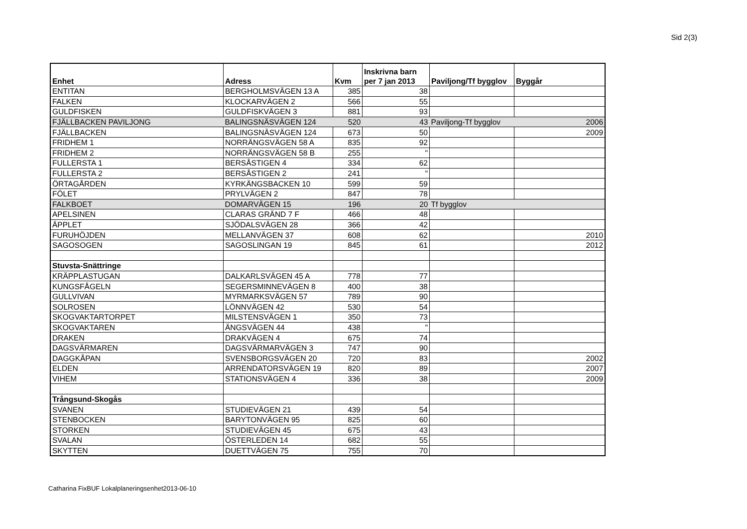Sid 2(3)
| Enhet | Adress | Kvm | Inskrivna barn per 7 jan 2013 | Paviljong/Tf bygglov | Byggår |
| --- | --- | --- | --- | --- | --- |
| ENTITAN | BERGHOLMSVÄGEN 13 A | 385 | 38 | | |
| FALKEN | KLOCKARVÄGEN 2 | 566 | 55 | | |
| GULDFISKEN | GULDFISKVÄGEN 3 | 881 | 93 | | |
| FJÄLLBACKEN PAVILJONG | BALINGSNÄSVÄGEN 124 | 520 | 43 | Paviljong-Tf bygglov | 2006 |
| FJÄLLBACKEN | BALINGSNÄSVÄGEN 124 | 673 | 50 | | 2009 |
| FRIDHEM 1 | NORRÄNGSVÄGEN 58 A | 835 | 92 | | |
| FRIDHEM 2 | NORRÄNGSVÄGEN 58 B | 255 | " | | |
| FULLERSTA 1 | BERSÅSTIGEN 4 | 334 | 62 | | |
| FULLERSTA 2 | BERSÅSTIGEN 2 | 241 | " | | |
| ÖRTAGÅRDEN | KYRKÄNGSBACKEN 10 | 599 | 59 | | |
| FÖLET | PRYLVÄGEN 2 | 847 | 78 | | |
| FALKBOET | DOMARVÄGEN 15 | 196 | 20 | Tf bygglov | |
| APELSINEN | CLARAS GRÄND 7 F | 466 | 48 | | |
| ÄPPLET | SJÖDALSVÄGEN 28 | 366 | 42 | | |
| FURUHÖJDEN | MELLANVÄGEN 37 | 608 | 62 | | 2010 |
| SAGOSOGEN | SAGOSLINGAN 19 | 845 | 61 | | 2012 |
| Stuvsta-Snättringe | | | | | |
| KRÄPPLASTUGAN | DALKARLSVÄGEN 45 A | 778 | 77 | | |
| KUNGSFÅGELN | SEGERSMINNEVÄGEN 8 | 400 | 38 | | |
| GULLVIVAN | MYRMARKSVÄGEN 57 | 789 | 90 | | |
| SOLROSEN | LÖNNVÄGEN 42 | 530 | 54 | | |
| SKOGVAKTARTORPET | MILSTENSVÄGEN 1 | 350 | 73 | | |
| SKOGVAKTAREN | ÄNGSVÄGEN 44 | 438 | " | | |
| DRAKEN | DRAKVÄGEN 4 | 675 | 74 | | |
| DAGSVÄRMAREN | DAGSVÄRMARVÄGEN 3 | 747 | 90 | | |
| DAGGKÅPAN | SVENSBORGSVÄGEN 20 | 720 | 83 | | 2002 |
| ELDEN | ARRENDATORSVÄGEN 19 | 820 | 89 | | 2007 |
| VIHEM | STATIONSVÄGEN 4 | 336 | 38 | | 2009 |
| Trångsund-Skogås | | | | | |
| SVANEN | STUDIEVÄGEN 21 | 439 | 54 | | |
| STENBOCKEN | BARYTONVÄGEN 95 | 825 | 60 | | |
| STORKEN | STUDIEVÄGEN 45 | 675 | 43 | | |
| SVALAN | ÖSTERLEDEN 14 | 682 | 55 | | |
| SKYTTEN | DUETTVÄGEN 75 | 755 | 70 | | |
Catharina FixBUF Lokalplaneringsenhet2013-06-10